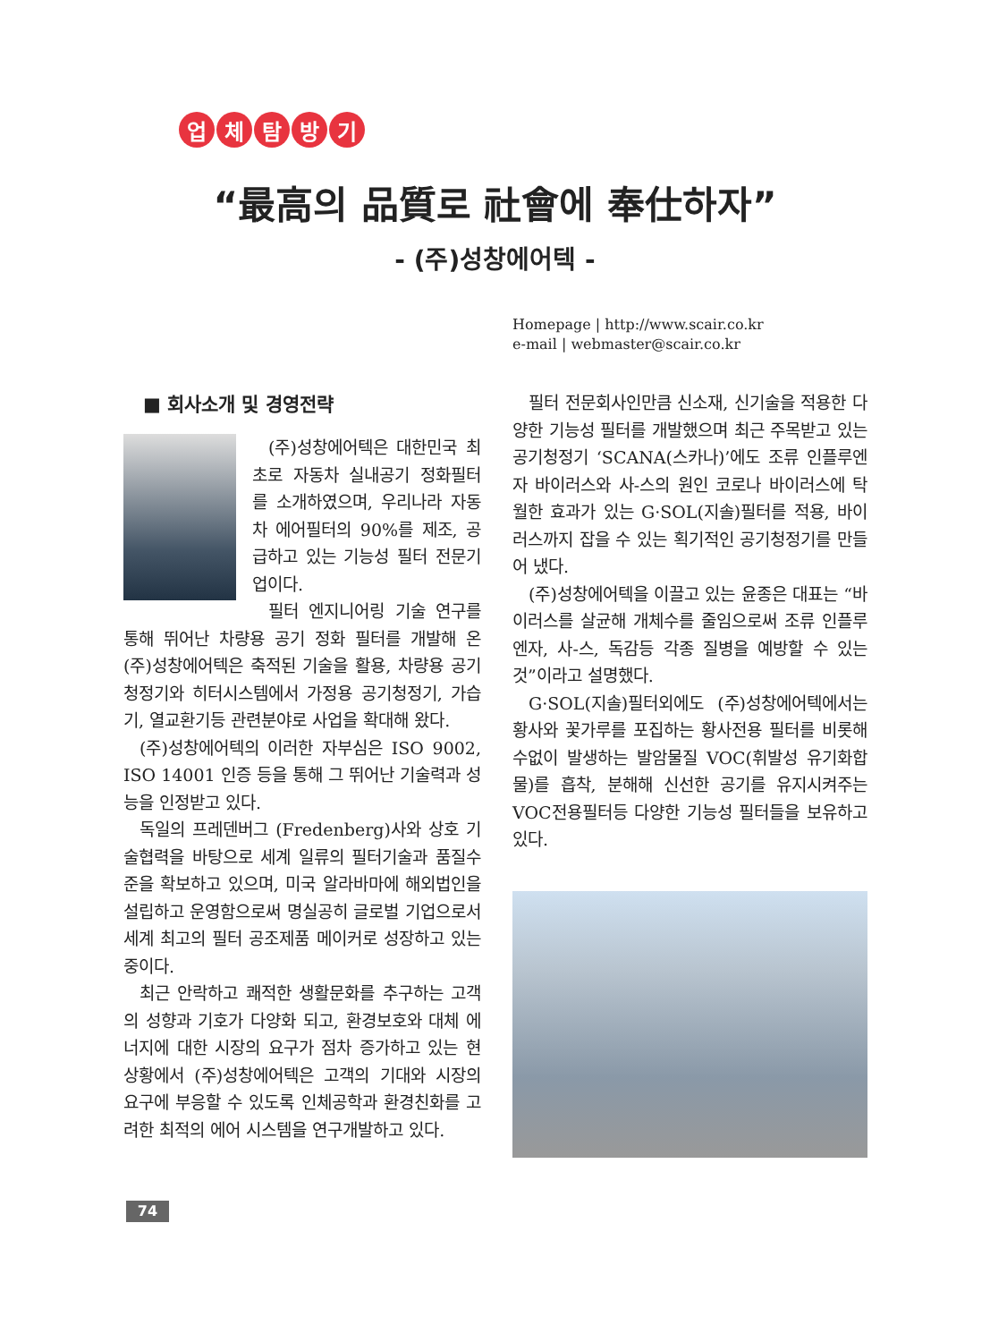업체탐방기
“最高의 品質로 社會에 奉仕하자”
- (주)성창에어텍 -
Homepage | http://www.scair.co.kr
e-mail | webmaster@scair.co.kr
■ 회사소개 및 경영전략
(주)성창에어텍은 대한민국 최초로 자동차 실내공기 정화필터를 소개하였으며, 우리나라 자동차 에어필터의 90%를 제조, 공급하고 있는 기능성 필터 전문기업이다.
필터 엔지니어링 기술 연구를 통해 뛰어난 차량용 공기 정화 필터를 개발해 온 (주)성창에어텍은 축적된 기술을 활용, 차량용 공기청정기와 히터시스템에서 가정용 공기청정기, 가습기, 열교환기등 관련분야로 사업을 확대해 왔다.
(주)성창에어텍의 이러한 자부심은 ISO 9002, ISO 14001 인증 등을 통해 그 뛰어난 기술력과 성능을 인정받고 있다.
독일의 프레덴버그 (Fredenberg)사와 상호 기술협력을 바탕으로 세계 일류의 필터기술과 품질수준을 확보하고 있으며, 미국 알라바마에 해외법인을 설립하고 운영함으로써 명실공히 글로벌 기업으로서 세계 최고의 필터 공조제품 메이커로 성장하고 있는 중이다.
최근 안락하고 쾌적한 생활문화를 추구하는 고객의 성향과 기호가 다양화 되고, 환경보호와 대체 에너지에 대한 시장의 요구가 점차 증가하고 있는 현 상황에서 (주)성창에어텍은 고객의 기대와 시장의 요구에 부응할 수 있도록 인체공학과 환경친화를 고려한 최적의 에어 시스템을 연구개발하고 있다.
필터 전문회사인만큼 신소재, 신기술을 적용한 다양한 기능성 필터를 개발했으며 최근 주목받고 있는 공기청정기 ‘SCANA(스카나)’에도 조류 인플루엔자 바이러스와 사-스의 원인 코로나 바이러스에 탁월한 효과가 있는 G·SOL(지솔)필터를 적용, 바이러스까지 잡을 수 있는 획기적인 공기청정기를 만들어 냈다.
(주)성창에어텍을 이끌고 있는 윤종은 대표는 “바이러스를 살균해 개체수를 줄임으로써 조류 인플루엔자, 사-스, 독감등 각종 질병을 예방할 수 있는 것”이라고 설명했다.
G·SOL(지솔)필터외에도 (주)성창에어텍에서는 황사와 꽃가루를 포집하는 황사전용 필터를 비롯해 수없이 발생하는 발암물질 VOC(휘발성 유기화합물)를 흡착, 분해해 신선한 공기를 유지시켜주는 VOC전용필터등 다양한 기능성 필터들을 보유하고 있다.
74